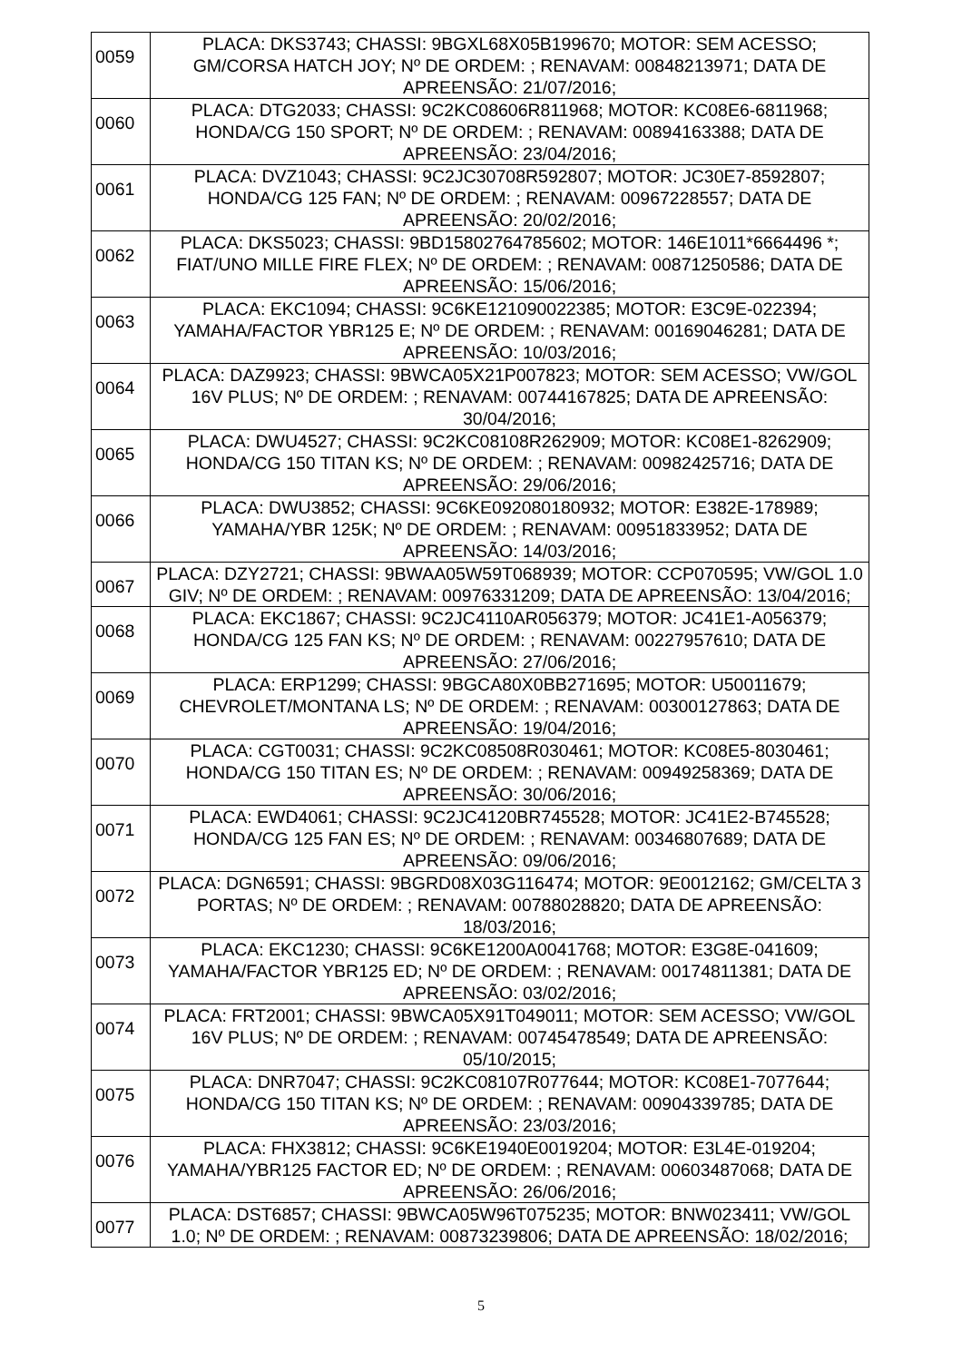| 0059 | PLACA: DKS3743; CHASSI: 9BGXL68X05B199670; MOTOR: SEM ACESSO; GM/CORSA HATCH JOY; Nº DE ORDEM: ; RENAVAM: 00848213971; DATA DE APREENSÃO: 21/07/2016; |
| 0060 | PLACA: DTG2033; CHASSI: 9C2KC08606R811968; MOTOR: KC08E6-6811968; HONDA/CG 150 SPORT; Nº DE ORDEM: ; RENAVAM: 00894163388; DATA DE APREENSÃO: 23/04/2016; |
| 0061 | PLACA: DVZ1043; CHASSI: 9C2JC30708R592807; MOTOR: JC30E7-8592807; HONDA/CG 125 FAN; Nº DE ORDEM: ; RENAVAM: 00967228557; DATA DE APREENSÃO: 20/02/2016; |
| 0062 | PLACA: DKS5023; CHASSI: 9BD15802764785602; MOTOR: 146E1011*6664496 *; FIAT/UNO MILLE FIRE FLEX; Nº DE ORDEM: ; RENAVAM: 00871250586; DATA DE APREENSÃO: 15/06/2016; |
| 0063 | PLACA: EKC1094; CHASSI: 9C6KE121090022385; MOTOR: E3C9E-022394; YAMAHA/FACTOR YBR125 E; Nº DE ORDEM: ; RENAVAM: 00169046281; DATA DE APREENSÃO: 10/03/2016; |
| 0064 | PLACA: DAZ9923; CHASSI: 9BWCA05X21P007823; MOTOR: SEM ACESSO; VW/GOL 16V PLUS; Nº DE ORDEM: ; RENAVAM: 00744167825; DATA DE APREENSÃO: 30/04/2016; |
| 0065 | PLACA: DWU4527; CHASSI: 9C2KC08108R262909; MOTOR: KC08E1-8262909; HONDA/CG 150 TITAN KS; Nº DE ORDEM: ; RENAVAM: 00982425716; DATA DE APREENSÃO: 29/06/2016; |
| 0066 | PLACA: DWU3852; CHASSI: 9C6KE092080180932; MOTOR: E382E-178989; YAMAHA/YBR 125K; Nº DE ORDEM: ; RENAVAM: 00951833952; DATA DE APREENSÃO: 14/03/2016; |
| 0067 | PLACA: DZY2721; CHASSI: 9BWAA05W59T068939; MOTOR: CCP070595; VW/GOL 1.0 GIV; Nº DE ORDEM: ; RENAVAM: 00976331209; DATA DE APREENSÃO: 13/04/2016; |
| 0068 | PLACA: EKC1867; CHASSI: 9C2JC4110AR056379; MOTOR: JC41E1-A056379; HONDA/CG 125 FAN KS; Nº DE ORDEM: ; RENAVAM: 00227957610; DATA DE APREENSÃO: 27/06/2016; |
| 0069 | PLACA: ERP1299; CHASSI: 9BGCA80X0BB271695; MOTOR: U50011679; CHEVROLET/MONTANA LS; Nº DE ORDEM: ; RENAVAM: 00300127863; DATA DE APREENSÃO: 19/04/2016; |
| 0070 | PLACA: CGT0031; CHASSI: 9C2KC08508R030461; MOTOR: KC08E5-8030461; HONDA/CG 150 TITAN ES; Nº DE ORDEM: ; RENAVAM: 00949258369; DATA DE APREENSÃO: 30/06/2016; |
| 0071 | PLACA: EWD4061; CHASSI: 9C2JC4120BR745528; MOTOR: JC41E2-B745528; HONDA/CG 125 FAN ES; Nº DE ORDEM: ; RENAVAM: 00346807689; DATA DE APREENSÃO: 09/06/2016; |
| 0072 | PLACA: DGN6591; CHASSI: 9BGRD08X03G116474; MOTOR: 9E0012162; GM/CELTA 3 PORTAS; Nº DE ORDEM: ; RENAVAM: 00788028820; DATA DE APREENSÃO: 18/03/2016; |
| 0073 | PLACA: EKC1230; CHASSI: 9C6KE1200A0041768; MOTOR: E3G8E-041609; YAMAHA/FACTOR YBR125 ED; Nº DE ORDEM: ; RENAVAM: 00174811381; DATA DE APREENSÃO: 03/02/2016; |
| 0074 | PLACA: FRT2001; CHASSI: 9BWCA05X91T049011; MOTOR: SEM ACESSO; VW/GOL 16V PLUS; Nº DE ORDEM: ; RENAVAM: 00745478549; DATA DE APREENSÃO: 05/10/2015; |
| 0075 | PLACA: DNR7047; CHASSI: 9C2KC08107R077644; MOTOR: KC08E1-7077644; HONDA/CG 150 TITAN KS; Nº DE ORDEM: ; RENAVAM: 00904339785; DATA DE APREENSÃO: 23/03/2016; |
| 0076 | PLACA: FHX3812; CHASSI: 9C6KE1940E0019204; MOTOR: E3L4E-019204; YAMAHA/YBR125 FACTOR ED; Nº DE ORDEM: ; RENAVAM: 00603487068; DATA DE APREENSÃO: 26/06/2016; |
| 0077 | PLACA: DST6857; CHASSI: 9BWCA05W96T075235; MOTOR: BNW023411; VW/GOL 1.0; Nº DE ORDEM: ; RENAVAM: 00873239806; DATA DE APREENSÃO: 18/02/2016; |
5